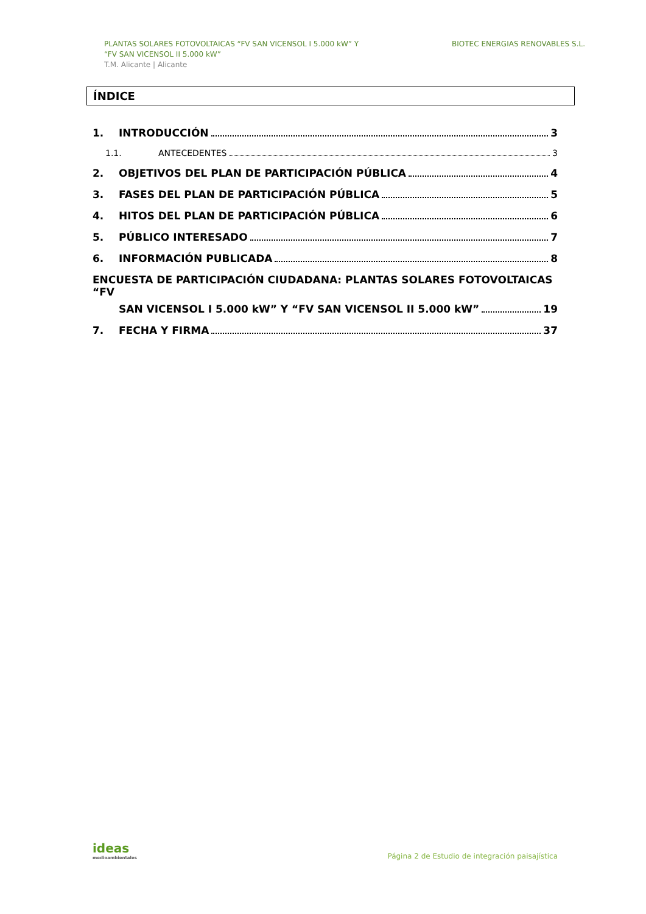PLANTAS SOLARES FOTOVOLTAICAS “FV SAN VICENSOL I 5.000 kW” Y
“FV SAN VICENSOL II 5.000 kW”
T.M. Alicante | Alicante
BIOTEC ENERGIAS RENOVABLES S.L.
ÍNDICE
1. INTRODUCCIÓN 3
1.1. ANTECEDENTES 3
2. OBJETIVOS DEL PLAN DE PARTICIPACIÓN PÚBLICA 4
3. FASES DEL PLAN DE PARTICIPACIÓN PÚBLICA 5
4. HITOS DEL PLAN DE PARTICIPACIÓN PÚBLICA 6
5. PÚBLICO INTERESADO 7
6. INFORMACIÓN PUBLICADA 8
ENCUESTA DE PARTICIPACIÓN CIUDADANA: PLANTAS SOLARES FOTOVOLTAICAS “FV
SAN VICENSOL I 5.000 kW” Y “FV SAN VICENSOL II 5.000 kW” 19
7. FECHA Y FIRMA 37
ideas
medioambientales
Página 2 de Estudio de integración paisajística